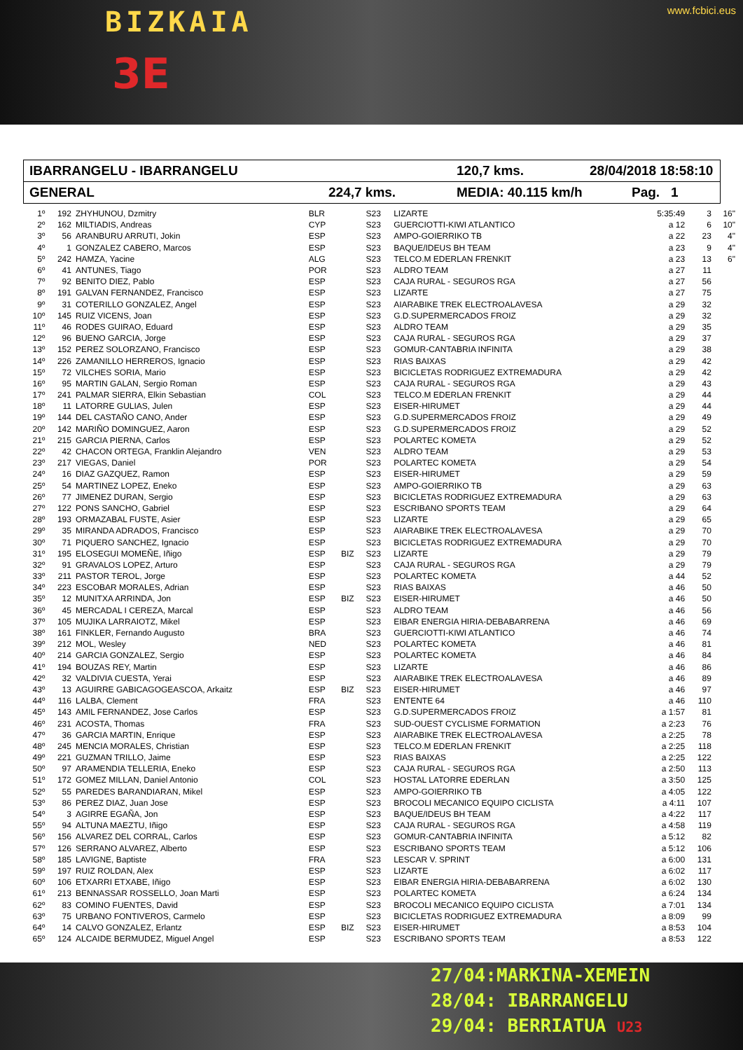BIZKAIA www.fcbici.eus
3E
IBARRANGELU - IBARRANGELU 120,7 kms. 28/04/2018 18:58:10
GENERAL 224,7 kms. MEDIA: 40.115 km/h Pag. 1
| 1º | 192 | ZHYHUNOU, Dzmitry | BLR | | S23 | LIZARTE | 5:35:49 | 3 | 16" |
| 2º | 162 | MILTIADIS, Andreas | CYP | | S23 | GUERCIOTTI-KIWI ATLANTICO | a 12 | 6 | 10" |
| 3º | 56 | ARANBURU ARRUTI, Jokin | ESP | | S23 | AMPO-GOIERRIKO TB | a 22 | 23 | 4" |
| 4º | 1 | GONZALEZ CABERO, Marcos | ESP | | S23 | BAQUE/IDEUS BH TEAM | a 23 | 9 | 4" |
| 5º | 242 | HAMZA, Yacine | ALG | | S23 | TELCO.M EDERLAN FRENKIT | a 23 | 13 | 6" |
| 6º | 41 | ANTUNES, Tiago | POR | | S23 | ALDRO TEAM | a 27 | 11 | |
| 7º | 92 | BENITO DIEZ, Pablo | ESP | | S23 | CAJA RURAL - SEGUROS RGA | a 27 | 56 | |
| 8º | 191 | GALVAN FERNANDEZ, Francisco | ESP | | S23 | LIZARTE | a 27 | 75 | |
| 9º | 31 | COTERILLO GONZALEZ, Angel | ESP | | S23 | AIARABIKE TREK ELECTROALAVESA | a 29 | 32 | |
| 10º | 145 | RUIZ VICENS, Joan | ESP | | S23 | G.D.SUPERMERCADOS FROIZ | a 29 | 32 | |
| 11º | 46 | RODES GUIRAO, Eduard | ESP | | S23 | ALDRO TEAM | a 29 | 35 | |
| 12º | 96 | BUENO GARCIA, Jorge | ESP | | S23 | CAJA RURAL - SEGUROS RGA | a 29 | 37 | |
| 13º | 152 | PEREZ SOLORZANO, Francisco | ESP | | S23 | GOMUR-CANTABRIA INFINITA | a 29 | 38 | |
| 14º | 226 | ZAMANILLO HERREROS, Ignacio | ESP | | S23 | RIAS BAIXAS | a 29 | 42 | |
| 15º | 72 | VILCHES SORIA, Mario | ESP | | S23 | BICICLETAS RODRIGUEZ EXTREMADURA | a 29 | 42 | |
| 16º | 95 | MARTIN GALAN, Sergio Roman | ESP | | S23 | CAJA RURAL - SEGUROS RGA | a 29 | 43 | |
| 17º | 241 | PALMAR SIERRA, Elkin Sebastian | COL | | S23 | TELCO.M EDERLAN FRENKIT | a 29 | 44 | |
| 18º | 11 | LATORRE GULIAS, Julen | ESP | | S23 | EISER-HIRUMET | a 29 | 44 | |
| 19º | 144 | DEL CASTAÑO CANO, Ander | ESP | | S23 | G.D.SUPERMERCADOS FROIZ | a 29 | 49 | |
| 20º | 142 | MARIÑO DOMINGUEZ, Aaron | ESP | | S23 | G.D.SUPERMERCADOS FROIZ | a 29 | 52 | |
| 21º | 215 | GARCIA PIERNA, Carlos | ESP | | S23 | POLARTEC KOMETA | a 29 | 52 | |
| 22º | 42 | CHACON ORTEGA, Franklin Alejandro | VEN | | S23 | ALDRO TEAM | a 29 | 53 | |
| 23º | 217 | VIEGAS, Daniel | POR | | S23 | POLARTEC KOMETA | a 29 | 54 | |
| 24º | 16 | DIAZ GAZQUEZ, Ramon | ESP | | S23 | EISER-HIRUMET | a 29 | 59 | |
| 25º | 54 | MARTINEZ LOPEZ, Eneko | ESP | | S23 | AMPO-GOIERRIKO TB | a 29 | 63 | |
| 26º | 77 | JIMENEZ DURAN, Sergio | ESP | | S23 | BICICLETAS RODRIGUEZ EXTREMADURA | a 29 | 63 | |
| 27º | 122 | PONS SANCHO, Gabriel | ESP | | S23 | ESCRIBANO SPORTS TEAM | a 29 | 64 | |
| 28º | 193 | ORMAZABAL FUSTE, Asier | ESP | | S23 | LIZARTE | a 29 | 65 | |
| 29º | 35 | MIRANDA ADRADOS, Francisco | ESP | | S23 | AIARABIKE TREK ELECTROALAVESA | a 29 | 70 | |
| 30º | 71 | PIQUERO SANCHEZ, Ignacio | ESP | | S23 | BICICLETAS RODRIGUEZ EXTREMADURA | a 29 | 70 | |
| 31º | 195 | ELOSEGUI MOMEÑE, Iñigo | ESP | BIZ | S23 | LIZARTE | a 29 | 79 | |
| 32º | 91 | GRAVALOS LOPEZ, Arturo | ESP | | S23 | CAJA RURAL - SEGUROS RGA | a 29 | 79 | |
| 33º | 211 | PASTOR TEROL, Jorge | ESP | | S23 | POLARTEC KOMETA | a 44 | 52 | |
| 34º | 223 | ESCOBAR MORALES, Adrian | ESP | | S23 | RIAS BAIXAS | a 46 | 50 | |
| 35º | 12 | MUNITXA ARRINDA, Jon | ESP | BIZ | S23 | EISER-HIRUMET | a 46 | 50 | |
| 36º | 45 | MERCADAL I CEREZA, Marcal | ESP | | S23 | ALDRO TEAM | a 46 | 56 | |
| 37º | 105 | MUJIKA LARRAIOTZ, Mikel | ESP | | S23 | EIBAR ENERGIA HIRIA-DEBABARRENA | a 46 | 69 | |
| 38º | 161 | FINKLER, Fernando Augusto | BRA | | S23 | GUERCIOTTI-KIWI ATLANTICO | a 46 | 74 | |
| 39º | 212 | MOL, Wesley | NED | | S23 | POLARTEC KOMETA | a 46 | 81 | |
| 40º | 214 | GARCIA GONZALEZ, Sergio | ESP | | S23 | POLARTEC KOMETA | a 46 | 84 | |
| 41º | 194 | BOUZAS REY, Martin | ESP | | S23 | LIZARTE | a 46 | 86 | |
| 42º | 32 | VALDIVIA CUESTA, Yerai | ESP | | S23 | AIARABIKE TREK ELECTROALAVESA | a 46 | 89 | |
| 43º | 13 | AGUIRRE GABICAGOGEASCOA, Arkaitz | ESP | BIZ | S23 | EISER-HIRUMET | a 46 | 97 | |
| 44º | 116 | LALBA, Clement | FRA | | S23 | ENTENTE 64 | a 46 | 110 | |
| 45º | 143 | AMIL FERNANDEZ, Jose Carlos | ESP | | S23 | G.D.SUPERMERCADOS FROIZ | a 1:57 | 81 | |
| 46º | 231 | ACOSTA, Thomas | FRA | | S23 | SUD-OUEST CYCLISME FORMATION | a 2:23 | 76 | |
| 47º | 36 | GARCIA MARTIN, Enrique | ESP | | S23 | AIARABIKE TREK ELECTROALAVESA | a 2:25 | 78 | |
| 48º | 245 | MENCIA MORALES, Christian | ESP | | S23 | TELCO.M EDERLAN FRENKIT | a 2:25 | 118 | |
| 49º | 221 | GUZMAN TRILLO, Jaime | ESP | | S23 | RIAS BAIXAS | a 2:25 | 122 | |
| 50º | 97 | ARAMENDIA TELLERIA, Eneko | ESP | | S23 | CAJA RURAL - SEGUROS RGA | a 2:50 | 113 | |
| 51º | 172 | GOMEZ MILLAN, Daniel Antonio | COL | | S23 | HOSTAL LATORRE EDERLAN | a 3:50 | 125 | |
| 52º | 55 | PAREDES BARANDIARAN, Mikel | ESP | | S23 | AMPO-GOIERRIKO TB | a 4:05 | 122 | |
| 53º | 86 | PEREZ DIAZ, Juan Jose | ESP | | S23 | BROCOLI MECANICO EQUIPO CICLISTA | a 4:11 | 107 | |
| 54º | 3 | AGIRRE EGAÑA, Jon | ESP | | S23 | BAQUE/IDEUS BH TEAM | a 4:22 | 117 | |
| 55º | 94 | ALTUNA MAEZTU, Iñigo | ESP | | S23 | CAJA RURAL - SEGUROS RGA | a 4:58 | 119 | |
| 56º | 156 | ALVAREZ DEL CORRAL, Carlos | ESP | | S23 | GOMUR-CANTABRIA INFINITA | a 5:12 | 82 | |
| 57º | 126 | SERRANO ALVAREZ, Alberto | ESP | | S23 | ESCRIBANO SPORTS TEAM | a 5:12 | 106 | |
| 58º | 185 | LAVIGNE, Baptiste | FRA | | S23 | LESCAR V. SPRINT | a 6:00 | 131 | |
| 59º | 197 | RUIZ ROLDAN, Alex | ESP | | S23 | LIZARTE | a 6:02 | 117 | |
| 60º | 106 | ETXARRI ETXABE, Iñigo | ESP | | S23 | EIBAR ENERGIA HIRIA-DEBABARRENA | a 6:02 | 130 | |
| 61º | 213 | BENNASSAR ROSSELLO, Joan Marti | ESP | | S23 | POLARTEC KOMETA | a 6:24 | 134 | |
| 62º | 83 | COMINO FUENTES, David | ESP | | S23 | BROCOLI MECANICO EQUIPO CICLISTA | a 7:01 | 134 | |
| 63º | 75 | URBANO FONTIVEROS, Carmelo | ESP | | S23 | BICICLETAS RODRIGUEZ EXTREMADURA | a 8:09 | 99 | |
| 64º | 14 | CALVO GONZALEZ, Erlantz | ESP | BIZ | S23 | EISER-HIRUMET | a 8:53 | 104 | |
| 65º | 124 | ALCAIDE BERMUDEZ, Miguel Angel | ESP | | S23 | ESCRIBANO SPORTS TEAM | a 8:53 | 122 | |
27/04:MARKINA-XEMEIN
28/04: IBARRANGELU
29/04: BERRIATUA U23